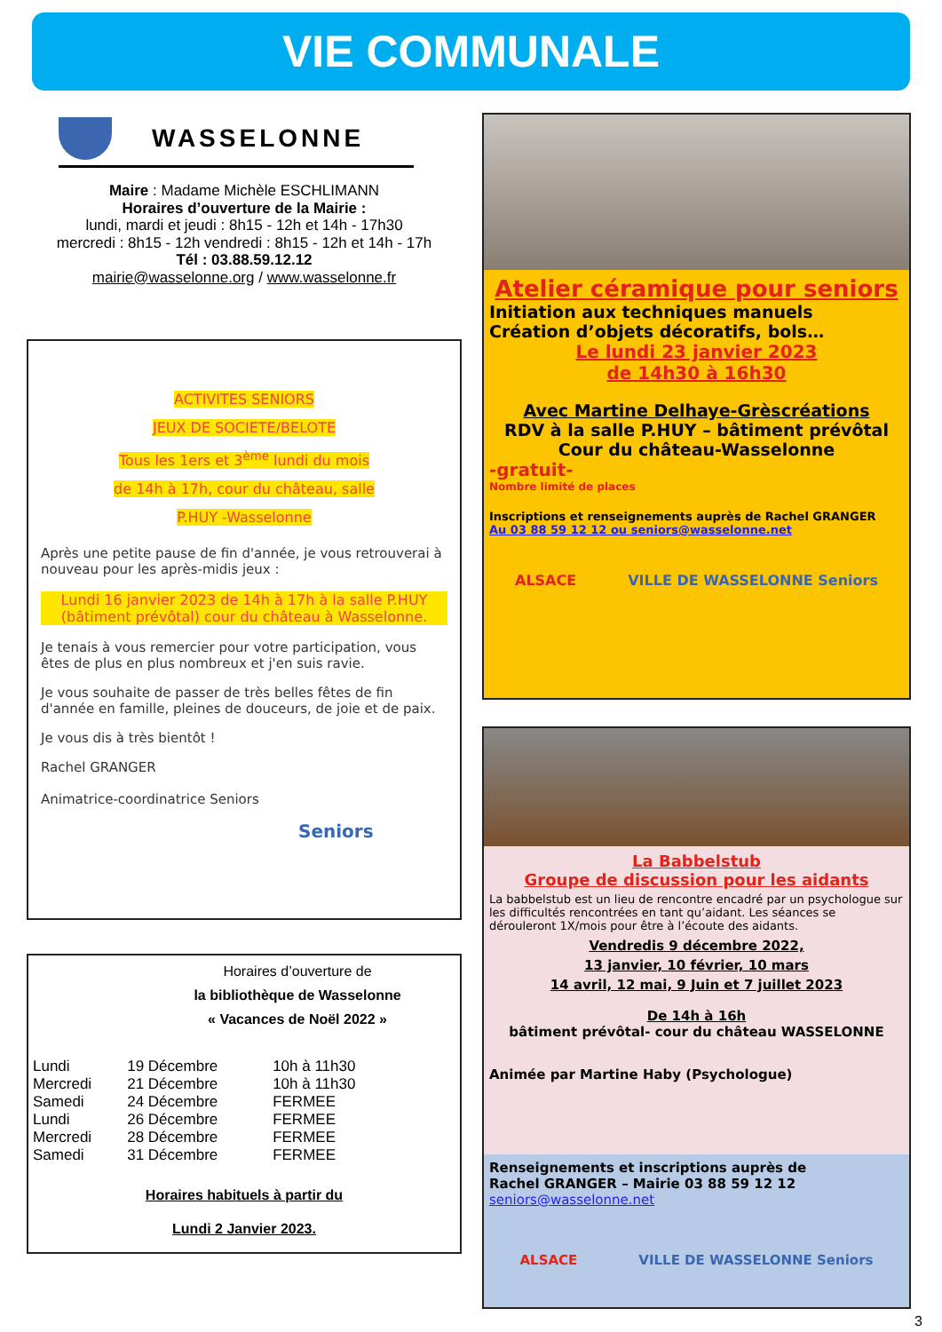VIE COMMUNALE
WASSELONNE
Maire : Madame Michèle ESCHLIMANN
Horaires d’ouverture de la Mairie :
lundi, mardi et jeudi : 8h15 - 12h et 14h - 17h30
mercredi : 8h15 - 12h vendredi : 8h15 - 12h et 14h - 17h
Tél : 03.88.59.12.12
mairie@wasselonne.org / www.wasselonne.fr
ACTIVITES SENIORS
JEUX DE SOCIETE/BELOTE
Tous les 1ers et 3<sup>ème</sup> lundi du mois
de 14h à 17h, cour du château, salle
P.HUY -Wasselonne
Après une petite pause de fin d'année, je vous retrouverai à nouveau pour les après-midis jeux :
Lundi 16 janvier 2023 de 14h à 17h à la salle P.HUY (bâtiment prévôtal) cour du château à Wasselonne.
Je tenais à vous remercier pour votre participation, vous êtes de plus en plus nombreux et j'en suis ravie.
Je vous souhaite de passer de très belles fêtes de fin d'année en famille, pleines de douceurs, de joie et de paix.
Je vous dis à très bientôt !
Rachel GRANGER
Animatrice-coordinatrice Seniors
Seniors
Horaires d’ouverture de
la bibliothèque de Wasselonne
« Vacances de Noël 2022 »
| Lundi | 19 Décembre | 10h à 11h30 |
| Mercredi | 21 Décembre | 10h à 11h30 |
| Samedi | 24 Décembre | FERMEE |
| Lundi | 26 Décembre | FERMEE |
| Mercredi | 28 Décembre | FERMEE |
| Samedi | 31 Décembre | FERMEE |
Horaires habituels à partir du
Lundi 2 Janvier 2023.
Atelier céramique pour seniors
Initiation aux techniques manuels
Création d’objets décoratifs, bols…
Le lundi 23 janvier 2023
de 14h30 à 16h30
Avec Martine Delhaye-Grèscréations
RDV à la salle P.HUY – bâtiment prévôtal
Cour du château-Wasselonne
-gratuit-
Nombre limité de places
Inscriptions et renseignements auprès de Rachel GRANGER
Au 03 88 59 12 12 ou seniors@wasselonne.net
ALSACE VILLE DE WASSELONNE Seniors
La Babbelstub
Groupe de discussion pour les aidants
La babbelstub est un lieu de rencontre encadré par un psychologue sur les difficultés rencontrées en tant qu’aidant. Les séances se dérouleront 1X/mois pour être à l’écoute des aidants.
Vendredis 9 décembre 2022,
13 janvier, 10 février, 10 mars
14 avril, 12 mai, 9 Juin et 7 juillet 2023
De 14h à 16h
bâtiment prévôtal- cour du château WASSELONNE
Animée par Martine Haby (Psychologue)
Renseignements et inscriptions auprès de
Rachel GRANGER – Mairie 03 88 59 12 12
seniors@wasselonne.net
ALSACE VILLE DE WASSELONNE Seniors
3